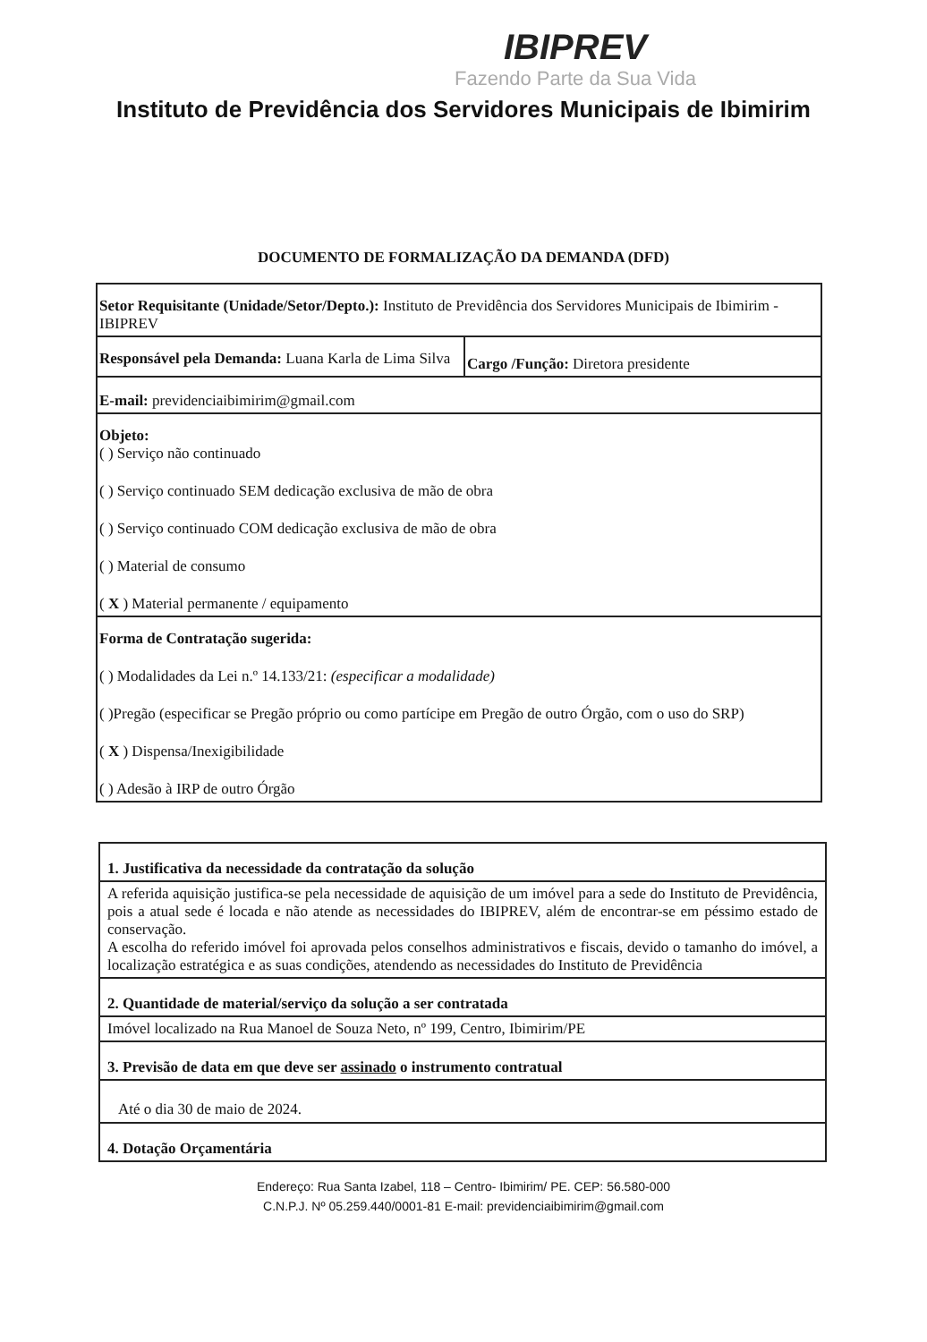IBIPREV
Fazendo Parte da Sua Vida
Instituto de Previdência dos Servidores Municipais de Ibimirim
DOCUMENTO DE FORMALIZAÇÃO DA DEMANDA (DFD)
| Setor Requisitante (Unidade/Setor/Depto.): Instituto de Previdência dos Servidores Municipais de Ibimirim - IBIPREV | |
| Responsável pela Demanda: Luana Karla de Lima Silva | Cargo /Função: Diretora presidente |
| E-mail: previdenciaibimirim@gmail.com | |
| Objeto: ( ) Serviço não continuado ( ) Serviço continuado SEM dedicação exclusiva de mão de obra ( ) Serviço continuado COM dedicação exclusiva de mão de obra ( ) Material de consumo ( X ) Material permanente / equipamento | |
| Forma de Contratação sugerida: ( ) Modalidades da Lei n.º 14.133/21: (especificar a modalidade) ( )Pregão (especificar se Pregão próprio ou como partícipe em Pregão de outro Órgão, com o uso do SRP) ( X ) Dispensa/Inexigibilidade ( ) Adesão à IRP de outro Órgão | |
| 1. Justificativa da necessidade da contratação da solução |
| A referida aquisição justifica-se pela necessidade de aquisição de um imóvel para a sede do Instituto de Previdência, pois a atual sede é locada e não atende as necessidades do IBIPREV, além de encontrar-se em péssimo estado de conservação. A escolha do referido imóvel foi aprovada pelos conselhos administrativos e fiscais, devido o tamanho do imóvel, a localização estratégica e as suas condições, atendendo as necessidades do Instituto de Previdência |
| 2. Quantidade de material/serviço da solução a ser contratada |
| Imóvel localizado na Rua Manoel de Souza Neto, nº 199, Centro, Ibimirim/PE |
| 3. Previsão de data em que deve ser assinado o instrumento contratual |
| Até o dia 30 de maio de 2024. |
| 4. Dotação Orçamentária |
Endereço: Rua Santa Izabel, 118 – Centro- Ibimirim/ PE. CEP: 56.580-000
C.N.P.J. Nº 05.259.440/0001-81 E-mail: previdenciaibimirim@gmail.com